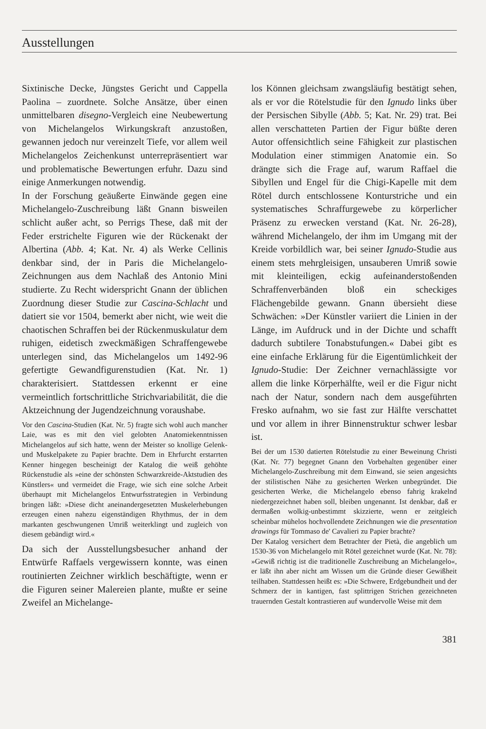Ausstellungen
Sixtinische Decke, Jüngstes Gericht und Cappella Paolina – zuordnete. Solche Ansätze, über einen unmittelbaren disegno-Vergleich eine Neubewertung von Michelangelos Wirkungskraft anzustoßen, gewannen jedoch nur vereinzelt Tiefe, vor allem weil Michelangelos Zeichenkunst unterrepräsentiert war und problematische Bewertungen erfuhr. Dazu sind einige Anmerkungen notwendig.
In der Forschung geäußerte Einwände gegen eine Michelangelo-Zuschreibung läßt Gnann bisweilen schlicht außer acht, so Perrigs These, daß mit der Feder erstrichelte Figuren wie der Rückenakt der Albertina (Abb. 4; Kat. Nr. 4) als Werke Cellinis denkbar sind, der in Paris die Michelangelo-Zeichnungen aus dem Nachlaß des Antonio Mini studierte. Zu Recht widerspricht Gnann der üblichen Zuordnung dieser Studie zur Cascina-Schlacht und datiert sie vor 1504, bemerkt aber nicht, wie weit die chaotischen Schraffen bei der Rückenmuskulatur dem ruhigen, eidetisch zweckmäßigen Schraffengewebe unterlegen sind, das Michelangelos um 1492-96 gefertigte Gewandfigurenstudien (Kat. Nr. 1) charakterisiert. Stattdessen erkennt er eine vermeintlich fortschrittliche Strichvariabilität, die die Aktzeichnung der Jugendzeichnung voraushabe.
Vor den Cascina-Studien (Kat. Nr. 5) fragte sich wohl auch mancher Laie, was es mit den viel gelobten Anatomiekenntnissen Michelangelos auf sich hatte, wenn der Meister so knollige Gelenk- und Muskelpakete zu Papier brachte. Dem in Ehrfurcht erstarrten Kenner hingegen bescheinigt der Katalog die weiß gehöhte Rückenstudie als »eine der schönsten Schwarzkreide-Aktstudien des Künstlers« und vermeidet die Frage, wie sich eine solche Arbeit überhaupt mit Michelangelos Entwurfsstrategien in Verbindung bringen läßt: »Diese dicht aneinandergesetzten Muskelerhebungen erzeugen einen nahezu eigenständigen Rhythmus, der in dem markanten geschwungenen Umriß weiterklingt und zugleich von diesem gebändigt wird.«
Da sich der Ausstellungsbesucher anhand der Entwürfe Raffaels vergewissern konnte, was einen routinierten Zeichner wirklich beschäftigte, wenn er die Figuren seiner Malereien plante, mußte er seine Zweifel an Michelange-
los Können gleichsam zwangsläufig bestätigt sehen, als er vor die Rötelstudie für den Ignudo links über der Persischen Sibylle (Abb. 5; Kat. Nr. 29) trat. Bei allen verschatteten Partien der Figur büßte deren Autor offensichtlich seine Fähigkeit zur plastischen Modulation einer stimmigen Anatomie ein. So drängte sich die Frage auf, warum Raffael die Sibyllen und Engel für die Chigi-Kapelle mit dem Rötel durch entschlossene Konturstriche und ein systematisches Schraffurgewebe zu körperlicher Präsenz zu erwecken verstand (Kat. Nr. 26-28), während Michelangelo, der ihm im Umgang mit der Kreide vorbildlich war, bei seiner Ignudo-Studie aus einem stets mehrgleisigen, unsauberen Umriß sowie mit kleinteiligen, eckig aufeinanderstoßenden Schraffenverbänden bloß ein scheckiges Flächengebilde gewann. Gnann übersieht diese Schwächen: »Der Künstler variiert die Linien in der Länge, im Aufdruck und in der Dichte und schafft dadurch subtilere Tonabstufungen.« Dabei gibt es eine einfache Erklärung für die Eigentümlichkeit der Ignudo-Studie: Der Zeichner vernachlässigte vor allem die linke Körperhälfte, weil er die Figur nicht nach der Natur, sondern nach dem ausgeführten Fresko aufnahm, wo sie fast zur Hälfte verschattet und vor allem in ihrer Binnenstruktur schwer lesbar ist.
Bei der um 1530 datierten Rötelstudie zu einer Beweinung Christi (Kat. Nr. 77) begegnet Gnann den Vorbehalten gegenüber einer Michelangelo-Zuschreibung mit dem Einwand, sie seien angesichts der stilistischen Nähe zu gesicherten Werken unbegründet. Die gesicherten Werke, die Michelangelo ebenso fahrig krakelnd niedergezeichnet haben soll, bleiben ungenannt. Ist denkbar, daß er dermaßen wolkig-unbestimmt skizzierte, wenn er zeitgleich scheinbar mühelos hochvollendete Zeichnungen wie die presentation drawings für Tommaso de' Cavalieri zu Papier brachte?
Der Katalog versichert dem Betrachter der Pietà, die angeblich um 1530-36 von Michelangelo mit Rötel gezeichnet wurde (Kat. Nr. 78): »Gewiß richtig ist die traditionelle Zuschreibung an Michelangelo«, er läßt ihn aber nicht am Wissen um die Gründe dieser Gewißheit teilhaben. Stattdessen heißt es: »Die Schwere, Erdgebundheit und der Schmerz der in kantigen, fast splittrigen Strichen gezeichneten trauernden Gestalt kontrastieren auf wundervolle Weise mit dem
381